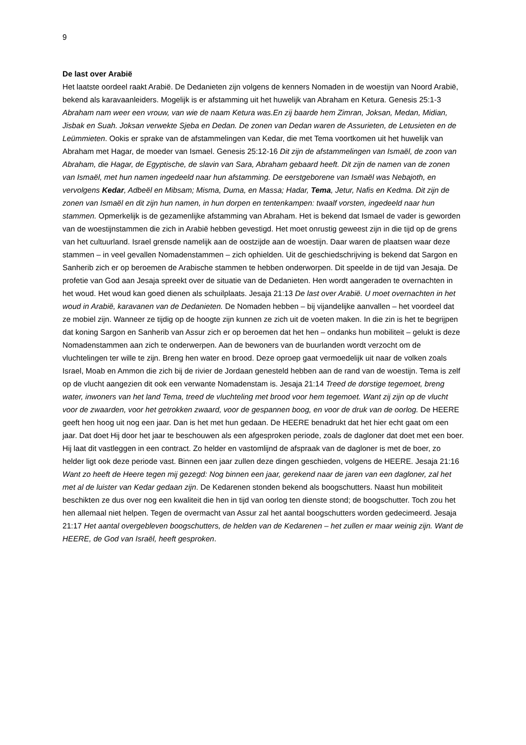9
De last over Arabië
Het laatste oordeel raakt Arabië. De Dedanieten zijn volgens de kenners Nomaden in de woestijn van Noord Arabië, bekend als karavaanleiders. Mogelijk is er afstamming uit het huwelijk van Abraham en Ketura. Genesis 25:1-3 Abraham nam weer een vrouw, van wie de naam Ketura was.En zij baarde hem Zimran, Joksan, Medan, Midian, Jisbak en Suah. Joksan verwekte Sjeba en Dedan. De zonen van Dedan waren de Assurieten, de Letusieten en de Leümmieten. Ookis er sprake van de afstammelingen van Kedar, die met Tema voortkomen uit het huwelijk van Abraham met Hagar, de moeder van Ismael. Genesis 25:12-16 Dit zijn de afstammelingen van Ismaël, de zoon van Abraham, die Hagar, de Egyptische, de slavin van Sara, Abraham gebaard heeft. Dit zijn de namen van de zonen van Ismaël, met hun namen ingedeeld naar hun afstamming. De eerstgeborene van Ismaël was Nebajoth, en vervolgens Kedar, Adbeël en Mibsam; Misma, Duma, en Massa; Hadar, Tema, Jetur, Nafis en Kedma. Dit zijn de zonen van Ismaël en dit zijn hun namen, in hun dorpen en tentenkampen: twaalf vorsten, ingedeeld naar hun stammen. Opmerkelijk is de gezamenlijke afstamming van Abraham. Het is bekend dat Ismael de vader is geworden van de woestijnstammen die zich in Arabië hebben gevestigd. Het moet onrustig geweest zijn in die tijd op de grens van het cultuurland. Israel grensde namelijk aan de oostzijde aan de woestijn. Daar waren de plaatsen waar deze stammen – in veel gevallen Nomadenstammen – zich ophielden. Uit de geschiedschrijving is bekend dat Sargon en Sanherib zich er op beroemen de Arabische stammen te hebben onderworpen. Dit speelde in de tijd van Jesaja. De profetie van God aan Jesaja spreekt over de situatie van de Dedanieten. Hen wordt aangeraden te overnachten in het woud. Het woud kan goed dienen als schuilplaats. Jesaja 21:13 De last over Arabië. U moet overnachten in het woud in Arabië, karavanen van de Dedanieten. De Nomaden hebben – bij vijandelijke aanvallen – het voordeel dat ze mobiel zijn. Wanneer ze tijdig op de hoogte zijn kunnen ze zich uit de voeten maken. In die zin is het te begrijpen dat koning Sargon en Sanherib van Assur zich er op beroemen dat het hen – ondanks hun mobiliteit – gelukt is deze Nomadenstammen aan zich te onderwerpen. Aan de bewoners van de buurlanden wordt verzocht om de vluchtelingen ter wille te zijn. Breng hen water en brood. Deze oproep gaat vermoedelijk uit naar de volken zoals Israel, Moab en Ammon die zich bij de rivier de Jordaan genesteld hebben aan de rand van de woestijn. Tema is zelf op de vlucht aangezien dit ook een verwante Nomadenstam is. Jesaja 21:14 Treed de dorstige tegemoet, breng water, inwoners van het land Tema, treed de vluchteling met brood voor hem tegemoet. Want zij zijn op de vlucht voor de zwaarden, voor het getrokken zwaard, voor de gespannen boog, en voor de druk van de oorlog. De HEERE geeft hen hoog uit nog een jaar. Dan is het met hun gedaan. De HEERE benadrukt dat het hier echt gaat om een jaar. Dat doet Hij door het jaar te beschouwen als een afgesproken periode, zoals de dagloner dat doet met een boer. Hij laat dit vastleggen in een contract. Zo helder en vastomlijnd de afspraak van de dagloner is met de boer, zo helder ligt ook deze periode vast. Binnen een jaar zullen deze dingen geschieden, volgens de HEERE. Jesaja 21:16 Want zo heeft de Heere tegen mij gezegd: Nog binnen een jaar, gerekend naar de jaren van een dagloner, zal het met al de luister van Kedar gedaan zijn. De Kedarenen stonden bekend als boogschutters. Naast hun mobiliteit beschikten ze dus over nog een kwaliteit die hen in tijd van oorlog ten dienste stond; de boogschutter. Toch zou het hen allemaal niet helpen. Tegen de overmacht van Assur zal het aantal boogschutters worden gedecimeerd. Jesaja 21:17 Het aantal overgebleven boogschutters, de helden van de Kedarenen – het zullen er maar weinig zijn. Want de HEERE, de God van Israël, heeft gesproken.